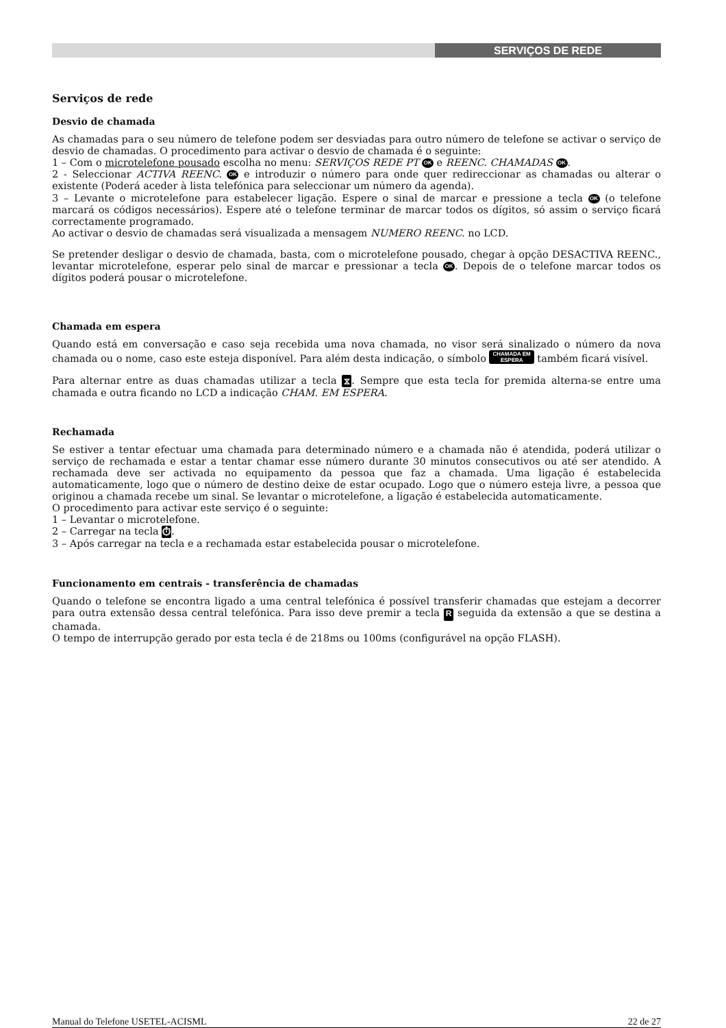SERVIÇOS DE REDE
Serviços de rede
Desvio de chamada
As chamadas para o seu número de telefone podem ser desviadas para outro número de telefone se activar o serviço de desvio de chamadas. O procedimento para activar o desvio de chamada é o seguinte:
1 – Com o microtelefone pousado escolha no menu: SERVIÇOS REDE PT OK e REENC. CHAMADAS OK.
2 - Seleccionar ACTIVA REENC. OK e introduzir o número para onde quer redireccionar as chamadas ou alterar o existente (Poderá aceder à lista telefónica para seleccionar um número da agenda).
3 – Levante o microtelefone para estabelecer ligação. Espere o sinal de marcar e pressione a tecla OK (o telefone marcará os códigos necessários). Espere até o telefone terminar de marcar todos os dígitos, só assim o serviço ficará correctamente programado.
Ao activar o desvio de chamadas será visualizada a mensagem NUMERO REENC. no LCD.
Se pretender desligar o desvio de chamada, basta, com o microtelefone pousado, chegar à opção DESACTIVA REENC., levantar microtelefone, esperar pelo sinal de marcar e pressionar a tecla OK. Depois de o telefone marcar todos os dígitos poderá pousar o microtelefone.
Chamada em espera
Quando está em conversação e caso seja recebida uma nova chamada, no visor será sinalizado o número da nova chamada ou o nome, caso este esteja disponível. Para além desta indicação, o símbolo CHAMADA EM
ESPERA também ficará visível.
Para alternar entre as duas chamadas utilizar a tecla ⧖. Sempre que esta tecla for premida alterna-se entre uma chamada e outra ficando no LCD a indicação CHAM. EM ESPERA.
Rechamada
Se estiver a tentar efectuar uma chamada para determinado número e a chamada não é atendida, poderá utilizar o serviço de rechamada e estar a tentar chamar esse número durante 30 minutos consecutivos ou até ser atendido. A rechamada deve ser activada no equipamento da pessoa que faz a chamada. Uma ligação é estabelecida automaticamente, logo que o número de destino deixe de estar ocupado. Logo que o número esteja livre, a pessoa que originou a chamada recebe um sinal. Se levantar o microtelefone, a ligação é estabelecida automaticamente.
O procedimento para activar este serviço é o seguinte:
1 – Levantar o microtelefone.
2 – Carregar na tecla ⏱.
3 – Após carregar na tecla e a rechamada estar estabelecida pousar o microtelefone.
Funcionamento em centrais - transferência de chamadas
Quando o telefone se encontra ligado a uma central telefónica é possível transferir chamadas que estejam a decorrer para outra extensão dessa central telefónica. Para isso deve premir a tecla R seguida da extensão a que se destina a chamada.
O tempo de interrupção gerado por esta tecla é de 218ms ou 100ms (configurável na opção FLASH).
Manual do Telefone USETEL-ACISML 22 de 27